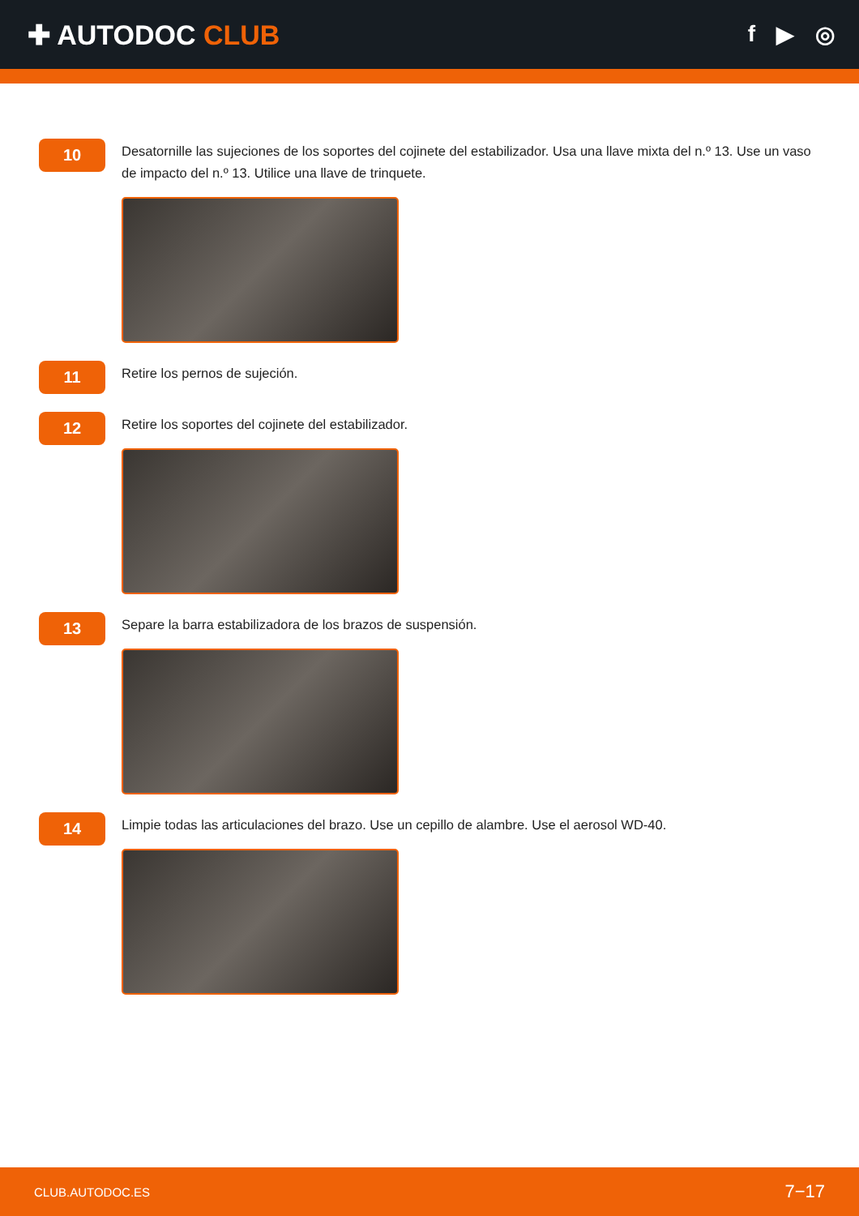✚ AUTODOC CLUB
f ▶ ◎
10
Desatornille las sujeciones de los soportes del cojinete del estabilizador. Usa una llave mixta del n.º 13. Use un vaso de impacto del n.º 13. Utilice una llave de trinquete.
11
Retire los pernos de sujeción.
12
Retire los soportes del cojinete del estabilizador.
13
Separe la barra estabilizadora de los brazos de suspensión.
14
Limpie todas las articulaciones del brazo. Use un cepillo de alambre. Use el aerosol WD-40.
CLUB.AUTODOC.ES 7−17